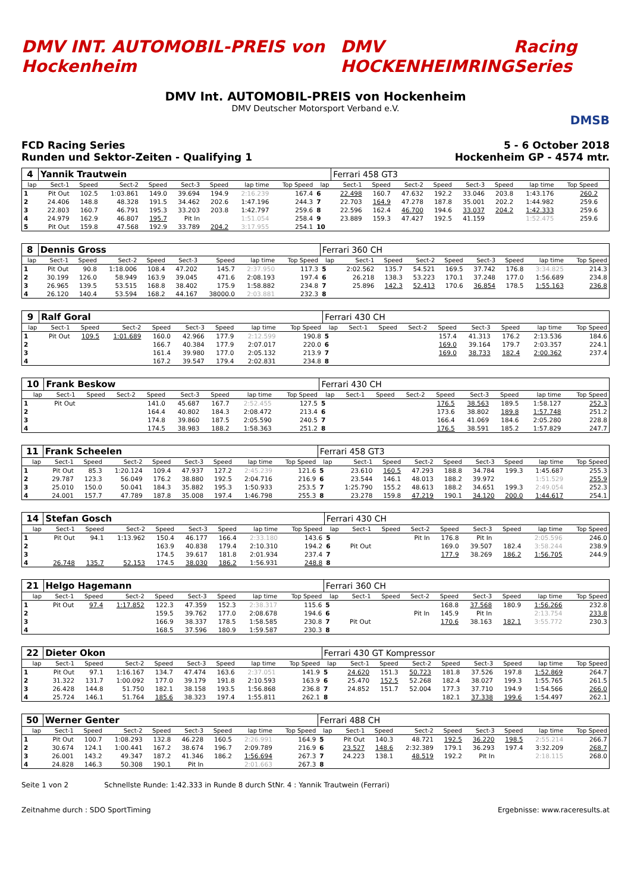DMV INT. AUTOMOBIL-PREIS von Hockenheim
DMV HOCKENHEIMRING Racing Series
DMV Int. AUTOMOBIL-PREIS von Hockenheim
DMV Deutscher Motorsport Verband e.V.
DMSB
FCD Racing Series
Runden und Sektor-Zeiten - Qualifying 1
5 - 6 October 2018
Hockenheim GP - 4574 mtr.
| 4 | Yannik Trautwein | | | | | | | | | Ferrari 458 GT3 | | | | | | | | | |
| lap | Sect-1 | Speed | Sect-2 | Speed | Sect-3 | Speed | lap time | Top Speed | lap | Sect-1 | Speed | Sect-2 | Speed | Sect-3 | Speed | lap time | Top Speed | | |
| 1 | Pit Out | 102.5 | 1:03.861 | 149.0 | 39.694 | 194.9 | 2:16.239 | 167.4 | 6 | 22.498 | 160.7 | 47.632 | 192.2 | 33.046 | 203.8 | 1:43.176 | 260.2 | | |
| 2 | 24.406 | 148.8 | 48.328 | 191.5 | 34.462 | 202.6 | 1:47.196 | 244.3 | 7 | 22.703 | 164.9 | 47.278 | 187.8 | 35.001 | 202.2 | 1:44.982 | 259.6 | | |
| 3 | 22.803 | 160.7 | 46.791 | 195.3 | 33.203 | 203.8 | 1:42.797 | 259.6 | 8 | 22.596 | 162.4 | 46.700 | 194.6 | 33.037 | 204.2 | 1:42.333 | 259.6 | | |
| 4 | 24.979 | 162.9 | 46.807 | 195.7 | Pit In | | 1:51.054 | 258.4 | 9 | 23.889 | 159.3 | 47.427 | 192.5 | 41.159 | | 1:52.475 | 259.6 | | |
| 5 | Pit Out | 159.8 | 47.568 | 192.9 | 33.789 | 204.2 | 3:17.955 | 254.1 | 10 | | | | | | | | | | |
| 8 | Dennis Gross | | | | | | | | Ferrari 360 CH | | | | | | | | |
| lap | Sect-1 | Speed | Sect-2 | Speed | Sect-3 | Speed | lap time | Top Speed | lap | Sect-1 | Speed | Sect-2 | Speed | Sect-3 | Speed | lap time | Top Speed |
| 1 | Pit Out | 90.8 | 1:18.006 | 108.4 | 47.202 | 145.7 | 2:37.950 | 117.3 | 5 | 2:02.562 | 135.7 | 54.521 | 169.5 | 37.742 | 176.8 | 3:34.825 | 214.3 |
| 2 | 30.199 | 126.0 | 58.949 | 163.9 | 39.045 | 471.6 | 2:08.193 | 197.4 | 6 | 26.218 | 138.3 | 53.223 | 170.1 | 37.248 | 177.0 | 1:56.689 | 234.8 |
| 3 | 26.965 | 139.5 | 53.515 | 168.8 | 38.402 | 175.9 | 1:58.882 | 234.8 | 7 | 25.896 | 142.3 | 52.413 | 170.6 | 36.854 | 178.5 | 1:55.163 | 236.8 |
| 4 | 26.120 | 140.4 | 53.594 | 168.2 | 44.167 | 38000.0 | 2:03.881 | 232.3 | 8 | | | | | | | | |
| 9 | Ralf Goral | | | | | | | | Ferrari 430 CH | | | | | | | | |
| lap | Sect-1 | Speed | Sect-2 | Speed | Sect-3 | Speed | lap time | Top Speed | lap | Sect-1 | Speed | Sect-2 | Speed | Sect-3 | Speed | lap time | Top Speed |
| 1 | Pit Out | 109.5 | 1:01.689 | 160.0 | 42.966 | 177.9 | 2:12.599 | 190.8 | 5 | | | | 157.4 | 41.313 | 176.2 | 2:13.536 | 184.6 |
| 2 | | | | 166.7 | 40.384 | 177.9 | 2:07.017 | 220.0 | 6 | | | | 169.0 | 39.164 | 179.7 | 2:03.357 | 224.1 |
| 3 | | | | 161.4 | 39.980 | 177.0 | 2:05.132 | 213.9 | 7 | | | | 169.0 | 38.733 | 182.4 | 2:00.362 | 237.4 |
| 4 | | | | 167.2 | 39.547 | 179.4 | 2:02.831 | 234.8 | 8 | | | | | | | | |
| 10 | Frank Beskow | | | | | | | | Ferrari 430 CH | | | | | | | | |
| lap | Sect-1 | Speed | Sect-2 | Speed | Sect-3 | Speed | lap time | Top Speed | lap | Sect-1 | Speed | Sect-2 | Speed | Sect-3 | Speed | lap time | Top Speed |
| 1 | Pit Out | | | 141.0 | 45.687 | 167.7 | 2:52.455 | 127.5 | 5 | | | | 176.5 | 38.563 | 189.5 | 1:58.127 | 252.3 |
| 2 | | | | 164.4 | 40.802 | 184.3 | 2:08.472 | 213.4 | 6 | | | | 173.6 | 38.802 | 189.8 | 1:57.748 | 251.2 |
| 3 | | | | 174.8 | 39.860 | 187.5 | 2:05.590 | 240.5 | 7 | | | | 166.4 | 41.069 | 184.6 | 2:05.280 | 228.8 |
| 4 | | | | 174.5 | 38.983 | 188.2 | 1:58.363 | 251.2 | 8 | | | | 176.5 | 38.591 | 185.2 | 1:57.829 | 247.7 |
| 11 | Frank Scheelen | | | | | | | | Ferrari 458 GT3 | | | | | | | | |
| lap | Sect-1 | Speed | Sect-2 | Speed | Sect-3 | Speed | lap time | Top Speed | lap | Sect-1 | Speed | Sect-2 | Speed | Sect-3 | Speed | lap time | Top Speed |
| 1 | Pit Out | 85.3 | 1:20.124 | 109.4 | 47.937 | 127.2 | 2:45.239 | 121.6 | 5 | 23.610 | 160.5 | 47.293 | 188.8 | 34.784 | 199.3 | 1:45.687 | 255.3 |
| 2 | 29.787 | 123.3 | 56.049 | 176.2 | 38.880 | 192.5 | 2:04.716 | 216.9 | 6 | 23.544 | 146.1 | 48.013 | 188.2 | 39.972 | | 1:51.529 | 255.9 |
| 3 | 25.010 | 150.0 | 50.041 | 184.3 | 35.882 | 195.3 | 1:50.933 | 253.5 | 7 | 1:25.790 | 155.2 | 48.613 | 188.2 | 34.651 | 199.3 | 2:49.054 | 252.3 |
| 4 | 24.001 | 157.7 | 47.789 | 187.8 | 35.008 | 197.4 | 1:46.798 | 255.3 | 8 | 23.278 | 159.8 | 47.219 | 190.1 | 34.120 | 200.0 | 1:44.617 | 254.1 |
| 14 | Stefan Gosch | | | | | | | | Ferrari 430 CH | | | | | | | | |
| lap | Sect-1 | Speed | Sect-2 | Speed | Sect-3 | Speed | lap time | Top Speed | lap | Sect-1 | Speed | Sect-2 | Speed | Sect-3 | Speed | lap time | Top Speed |
| 1 | Pit Out | 94.1 | 1:13.962 | 150.4 | 46.177 | 166.4 | 2:33.180 | 143.6 | 5 | | | Pit In | 176.8 | Pit In | | 2:05.596 | 246.0 |
| 2 | | | | 163.9 | 40.838 | 179.4 | 2:10.310 | 194.2 | 6 | Pit Out | | | 169.0 | 39.507 | 182.4 | 3:58.244 | 238.9 |
| 3 | | | | 174.5 | 39.617 | 181.8 | 2:01.934 | 237.4 | 7 | | | | 177.9 | 38.269 | 186.2 | 1:56.705 | 244.9 |
| 4 | 26.748 | 135.7 | 52.153 | 174.5 | 38.030 | 186.2 | 1:56.931 | 248.8 | 8 | | | | | | | | |
| 21 | Helgo Hagemann | | | | | | | | Ferrari 360 CH | | | | | | | | |
| lap | Sect-1 | Speed | Sect-2 | Speed | Sect-3 | Speed | lap time | Top Speed | lap | Sect-1 | Speed | Sect-2 | Speed | Sect-3 | Speed | lap time | Top Speed |
| 1 | Pit Out | 97.4 | 1:17.852 | 122.3 | 47.359 | 152.3 | 2:38.317 | 115.6 | 5 | | | | 168.8 | 37.568 | 180.9 | 1:56.266 | 232.8 |
| 2 | | | | 159.5 | 39.762 | 177.0 | 2:08.678 | 194.6 | 6 | | | Pit In | 145.9 | Pit In | | 2:13.754 | 233.8 |
| 3 | | | | 166.9 | 38.337 | 178.5 | 1:58.585 | 230.8 | 7 | Pit Out | | | 170.6 | 38.163 | 182.1 | 3:55.772 | 230.3 |
| 4 | | | | 168.5 | 37.596 | 180.9 | 1:59.587 | 230.3 | 8 | | | | | | | | |
| 22 | Dieter Okon | | | | | | | | Ferrari 430 GT Kompressor | | | | | | | | |
| lap | Sect-1 | Speed | Sect-2 | Speed | Sect-3 | Speed | lap time | Top Speed | lap | Sect-1 | Speed | Sect-2 | Speed | Sect-3 | Speed | lap time | Top Speed |
| 1 | Pit Out | 97.1 | 1:16.167 | 134.7 | 47.474 | 163.6 | 2:37.051 | 141.9 | 5 | 24.620 | 151.3 | 50.723 | 181.8 | 37.526 | 197.8 | 1:52.869 | 264.7 |
| 2 | 31.322 | 131.7 | 1:00.092 | 177.0 | 39.179 | 191.8 | 2:10.593 | 163.9 | 6 | 25.470 | 152.5 | 52.268 | 182.4 | 38.027 | 199.3 | 1:55.765 | 261.5 |
| 3 | 26.428 | 144.8 | 51.750 | 182.1 | 38.158 | 193.5 | 1:56.868 | 236.8 | 7 | 24.852 | 151.7 | 52.004 | 177.3 | 37.710 | 194.9 | 1:54.566 | 266.0 |
| 4 | 25.724 | 146.1 | 51.764 | 185.6 | 38.323 | 197.4 | 1:55.811 | 262.1 | 8 | | | | 182.1 | 37.338 | 199.6 | 1:54.497 | 262.1 |
| 50 | Werner Genter | | | | | | | | Ferrari 488 CH | | | | | | | | |
| lap | Sect-1 | Speed | Sect-2 | Speed | Sect-3 | Speed | lap time | Top Speed | lap | Sect-1 | Speed | Sect-2 | Speed | Sect-3 | Speed | lap time | Top Speed |
| 1 | Pit Out | 100.7 | 1:08.293 | 132.8 | 46.228 | 160.5 | 2:26.991 | 164.9 | 5 | Pit Out | 140.3 | 48.721 | 192.5 | 36.220 | 198.5 | 2:55.214 | 266.7 |
| 2 | 30.674 | 124.1 | 1:00.441 | 167.2 | 38.674 | 196.7 | 2:09.789 | 216.9 | 6 | 23.527 | 148.6 | 2:32.389 | 179.1 | 36.293 | 197.4 | 3:32.209 | 268.7 |
| 3 | 26.001 | 143.2 | 49.347 | 187.2 | 41.346 | 186.2 | 1:56.694 | 267.3 | 7 | 24.223 | 138.1 | 48.519 | 192.2 | Pit In | | 2:18.115 | 268.0 |
| 4 | 24.828 | 146.3 | 50.308 | 190.1 | Pit In | | 2:01.663 | 267.3 | 8 | | | | | | | | |
Seite 1 von 2 Schnellste Runde: 1:42.333 in Runde 8 durch StNr. 4 : Yannik Trautwein (Ferrari)
Zeitnahme durch : SDO SportTiming Ergebnisse: www.raceresults.at